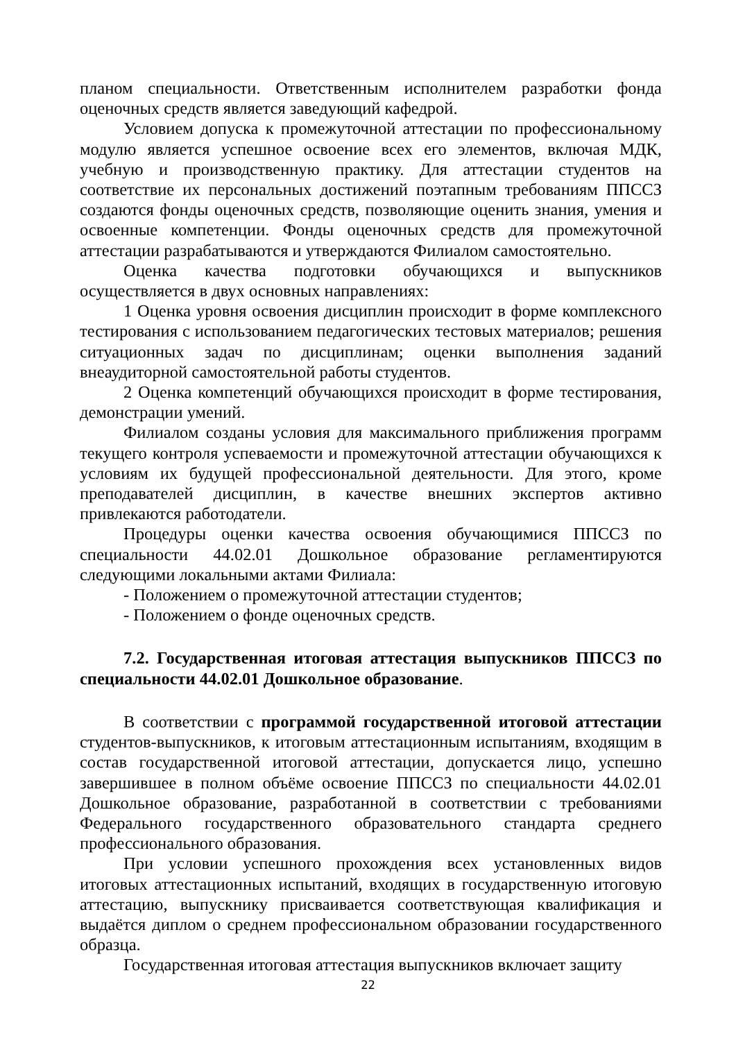планом специальности. Ответственным исполнителем разработки фонда оценочных средств является заведующий кафедрой.
Условием допуска к промежуточной аттестации по профессиональному модулю является успешное освоение всех его элементов, включая МДК, учебную и производственную практику. Для аттестации студентов на соответствие их персональных достижений поэтапным требованиям ППССЗ создаются фонды оценочных средств, позволяющие оценить знания, умения и освоенные компетенции. Фонды оценочных средств для промежуточной аттестации разрабатываются и утверждаются Филиалом самостоятельно.
Оценка качества подготовки обучающихся и выпускников осуществляется в двух основных направлениях:
1 Оценка уровня освоения дисциплин происходит в форме комплексного тестирования с использованием педагогических тестовых материалов; решения ситуационных задач по дисциплинам; оценки выполнения заданий внеаудиторной самостоятельной работы студентов.
2 Оценка компетенций обучающихся происходит в форме тестирования, демонстрации умений.
Филиалом созданы условия для максимального приближения программ текущего контроля успеваемости и промежуточной аттестации обучающихся к условиям их будущей профессиональной деятельности. Для этого, кроме преподавателей дисциплин, в качестве внешних экспертов активно привлекаются работодатели.
Процедуры оценки качества освоения обучающимися ППССЗ по специальности 44.02.01 Дошкольное образование регламентируются следующими локальными актами Филиала:
- Положением о промежуточной аттестации студентов;
- Положением о фонде оценочных средств.
7.2. Государственная итоговая аттестация выпускников ППССЗ по специальности 44.02.01 Дошкольное образование.
В соответствии с программой государственной итоговой аттестации студентов-выпускников, к итоговым аттестационным испытаниям, входящим в состав государственной итоговой аттестации, допускается лицо, успешно завершившее в полном объёме освоение ППССЗ по специальности 44.02.01 Дошкольное образование, разработанной в соответствии с требованиями Федерального государственного образовательного стандарта среднего профессионального образования.
При условии успешного прохождения всех установленных видов итоговых аттестационных испытаний, входящих в государственную итоговую аттестацию, выпускнику присваивается соответствующая квалификация и выдаётся диплом о среднем профессиональном образовании государственного образца.
Государственная итоговая аттестация выпускников включает защиту
22